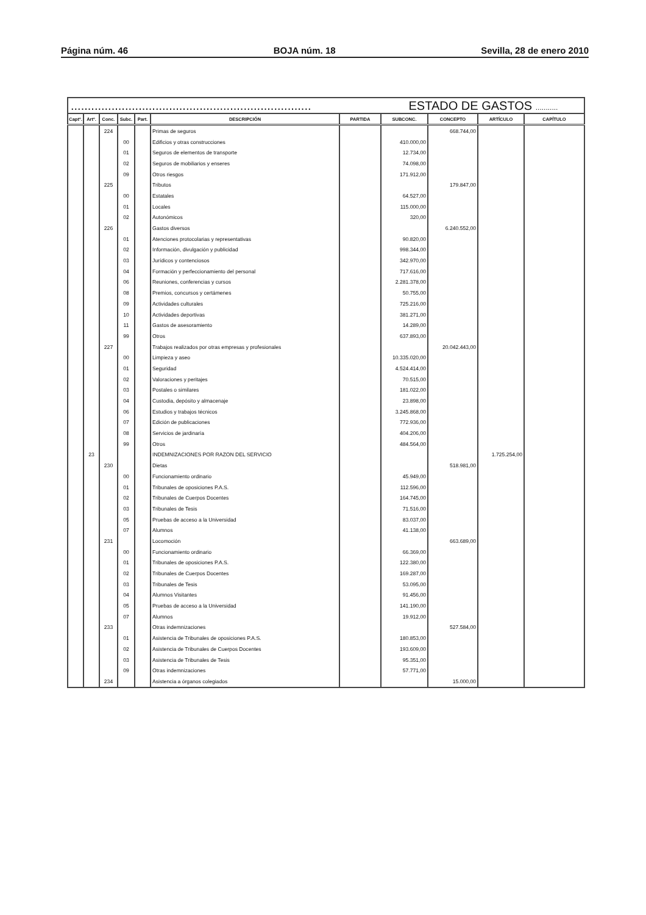Página núm. 46 BOJA núm. 18 Sevilla, 28 de enero 2010
| ....................................................................... ESTADO DE GASTOS ........... | | | | | | | | | | |
| --- | --- | --- | --- | --- | --- | --- | --- | --- | --- | --- |
| Captº. | Artº. | Conc. | Subc. | Part. | DESCRIPCIÓN | PARTIDA | SUBCONC. | CONCEPTO | ARTÍCULO | CAPÍTULO |
| | | 224 | | | Primas de seguros | | | 668.744,00 | | |
| | | | 00 | | Edificios y otras construcciones | | 410.000,00 | | | |
| | | | 01 | | Seguros de elementos de transporte | | 12.734,00 | | | |
| | | | 02 | | Seguros de mobiliarios y enseres | | 74.098,00 | | | |
| | | | 09 | | Otros riesgos | | 171.912,00 | | | |
| | | 225 | | | Tributos | | | 179.847,00 | | |
| | | | 00 | | Estatales | | 64.527,00 | | | |
| | | | 01 | | Locales | | 115.000,00 | | | |
| | | | 02 | | Autonómicos | | 320,00 | | | |
| | | 226 | | | Gastos diversos | | | 6.240.552,00 | | |
| | | | 01 | | Atenciones protocolarias y representativas | | 90.820,00 | | | |
| | | | 02 | | Información, divulgación y publicidad | | 998.344,00 | | | |
| | | | 03 | | Jurídicos y contenciosos | | 342.970,00 | | | |
| | | | 04 | | Formación y perfeccionamiento del personal | | 717.616,00 | | | |
| | | | 06 | | Reuniones, conferencias y cursos | | 2.281.378,00 | | | |
| | | | 08 | | Premios, concursos y certámenes | | 50.755,00 | | | |
| | | | 09 | | Actividades culturales | | 725.216,00 | | | |
| | | | 10 | | Actividades deportivas | | 381.271,00 | | | |
| | | | 11 | | Gastos de asesoramiento | | 14.289,00 | | | |
| | | | 99 | | Otros | | 637.893,00 | | | |
| | | 227 | | | Trabajos realizados por otras empresas y profesionales | | | 20.042.443,00 | | |
| | | | 00 | | Limpieza y aseo | | 10.335.020,00 | | | |
| | | | 01 | | Seguridad | | 4.524.414,00 | | | |
| | | | 02 | | Valoraciones y peritajes | | 70.515,00 | | | |
| | | | 03 | | Postales o similares | | 181.022,00 | | | |
| | | | 04 | | Custodia, depósito y almacenaje | | 23.898,00 | | | |
| | | | 06 | | Estudios y trabajos técnicos | | 3.245.868,00 | | | |
| | | | 07 | | Edición de publicaciones | | 772.936,00 | | | |
| | | | 08 | | Servicios de jardinaría | | 404.206,00 | | | |
| | | | 99 | | Otros | | 484.564,00 | | | |
| | 23 | | | | INDEMNIZACIONES POR RAZON DEL SERVICIO | | | | 1.725.254,00 | |
| | | 230 | | | Dietas | | | 518.981,00 | | |
| | | | 00 | | Funcionamiento ordinario | | 45.949,00 | | | |
| | | | 01 | | Tribunales de oposiciones P.A.S. | | 112.596,00 | | | |
| | | | 02 | | Tribunales de Cuerpos Docentes | | 164.745,00 | | | |
| | | | 03 | | Tribunales de Tesis | | 71.516,00 | | | |
| | | | 05 | | Pruebas de acceso a la Universidad | | 83.037,00 | | | |
| | | | 07 | | Alumnos | | 41.138,00 | | | |
| | | 231 | | | Locomoción | | | 663.689,00 | | |
| | | | 00 | | Funcionamiento ordinario | | 66.369,00 | | | |
| | | | 01 | | Tribunales de oposiciones P.A.S. | | 122.380,00 | | | |
| | | | 02 | | Tribunales de Cuerpos Docentes | | 169.287,00 | | | |
| | | | 03 | | Tribunales de Tesis | | 53.095,00 | | | |
| | | | 04 | | Alumnos Visitantes | | 91.456,00 | | | |
| | | | 05 | | Pruebas de acceso a la Universidad | | 141.190,00 | | | |
| | | | 07 | | Alumnos | | 19.912,00 | | | |
| | | 233 | | | Otras indemnizaciones | | | 527.584,00 | | |
| | | | 01 | | Asistencia de Tribunales de oposiciones P.A.S. | | 180.853,00 | | | |
| | | | 02 | | Asistencia de Tribunales de Cuerpos Docentes | | 193.609,00 | | | |
| | | | 03 | | Asistencia de Tribunales de Tesis | | 95.351,00 | | | |
| | | | 09 | | Otras indemnizaciones | | 57.771,00 | | | |
| | | 234 | | | Asistencia a órganos colegiados | | | 15.000,00 | | |